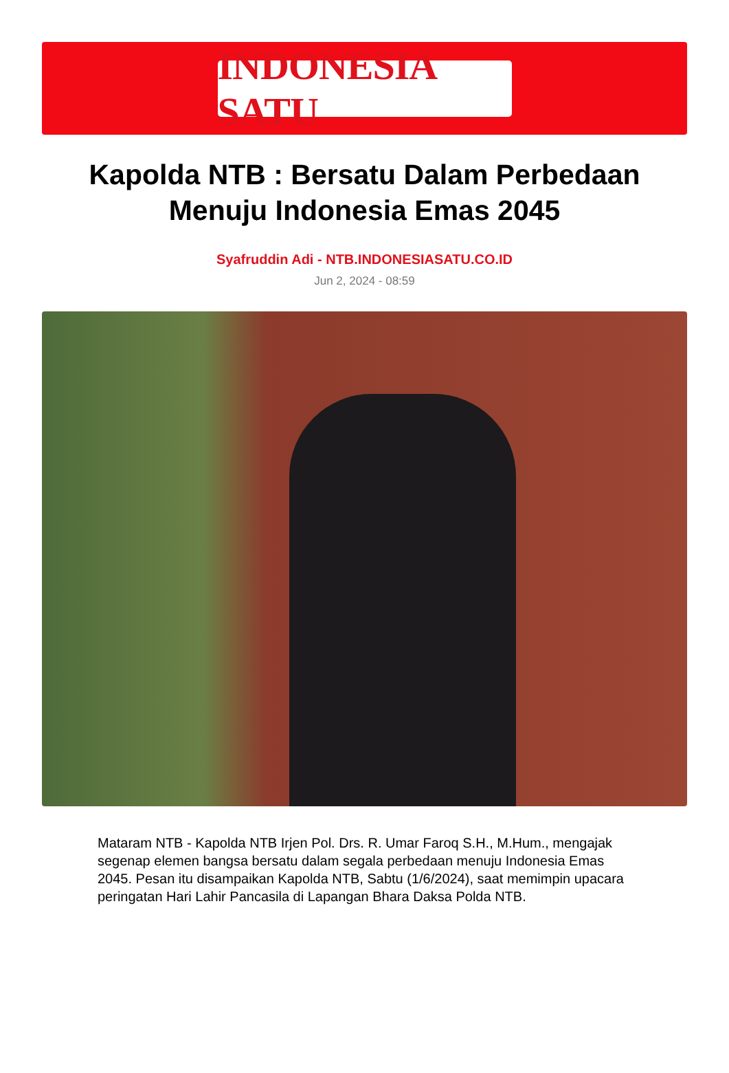INDONESIA SATU
Kapolda NTB : Bersatu Dalam Perbedaan Menuju Indonesia Emas 2045
Syafruddin Adi - NTB.INDONESIASATU.CO.ID
Jun 2, 2024 - 08:59
Mataram NTB - Kapolda NTB Irjen Pol. Drs. R. Umar Faroq S.H., M.Hum., mengajak segenap elemen bangsa bersatu dalam segala perbedaan menuju Indonesia Emas 2045. Pesan itu disampaikan Kapolda NTB, Sabtu (1/6/2024), saat memimpin upacara peringatan Hari Lahir Pancasila di Lapangan Bhara Daksa Polda NTB.